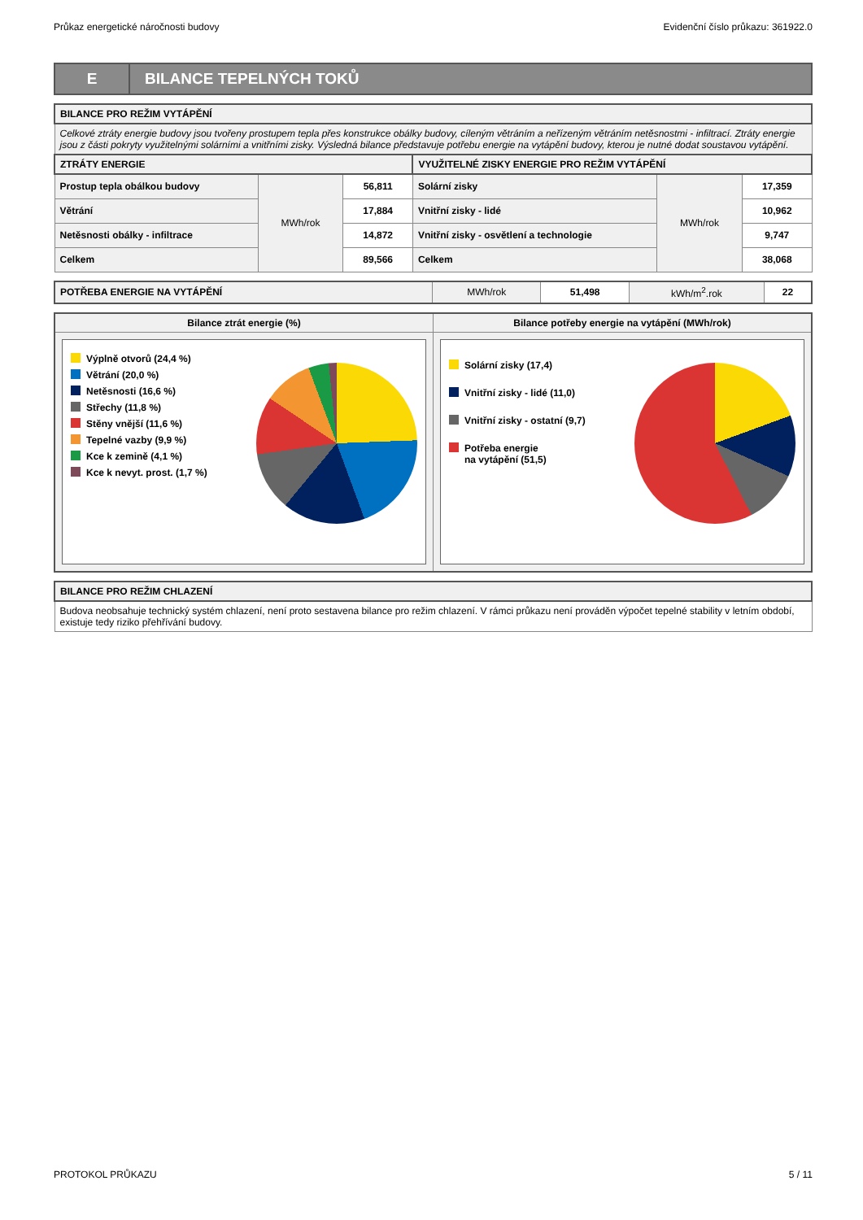Průkaz energetické náročnosti budovy Evidenční číslo průkazu: 361922.0
E
BILANCE TEPELNÝCH TOKŮ
| BILANCE PRO REŽIM VYTÁPĚNÍ | | | | | |
| --- | --- | --- | --- | --- | --- |
| Celkové ztráty energie budovy jsou tvořeny prostupem tepla přes konstrukce obálky budovy, cíleným větráním a neřízeným větráním netěsnostmi - infiltrací. Ztráty energie jsou z části pokryty využitelnými solárními a vnitřními zisky. Výsledná bilance představuje potřebu energie na vytápění budovy, kterou je nutné dodat soustavou vytápění. | | | | | |
| ZTRÁTY ENERGIE | | | VYUŽITELNÉ ZISKY ENERGIE PRO REŽIM VYTÁPĚNÍ | | |
| Prostup tepla obálkou budovy | MWh/rok | 56,811 | Solární zisky | MWh/rok | 17,359 |
| Větrání | | 17,884 | Vnitřní zisky - lidé | | 10,962 |
| Netěsnosti obálky - infiltrace | | 14,872 | Vnitřní zisky - osvětlení a technologie | | 9,747 |
| Celkem | | 89,566 | Celkem | | 38,068 |
| POTŘEBA ENERGIE NA VYTÁPĚNÍ | MWh/rok | 51,498 | kWh/m<sup>2</sup>.rok | 22 |
| Bilance ztrát energie (%) | Bilance potřeby energie na vytápění (MWh/rok) |
| --- | --- |
| Výplně otvorů (24,4 %) Větrání (20,0 %) Netěsnosti (16,6 %) Střechy (11,8 %) Stěny vnější (11,6 %) Tepelné vazby (9,9 %) Kce k zemině (4,1 %) Kce k nevyt. prost. (1,7 %) | Solární zisky (17,4) Vnitřní zisky - lidé (11,0) Vnitřní zisky - ostatní (9,7) Potřeba energie na vytápění (51,5) |
| BILANCE PRO REŽIM CHLAZENÍ |
| --- |
| Budova neobsahuje technický systém chlazení, není proto sestavena bilance pro režim chlazení. V rámci průkazu není prováděn výpočet tepelné stability v letním období, existuje tedy riziko přehřívání budovy. |
PROTOKOL PRŮKAZU 5 / 11